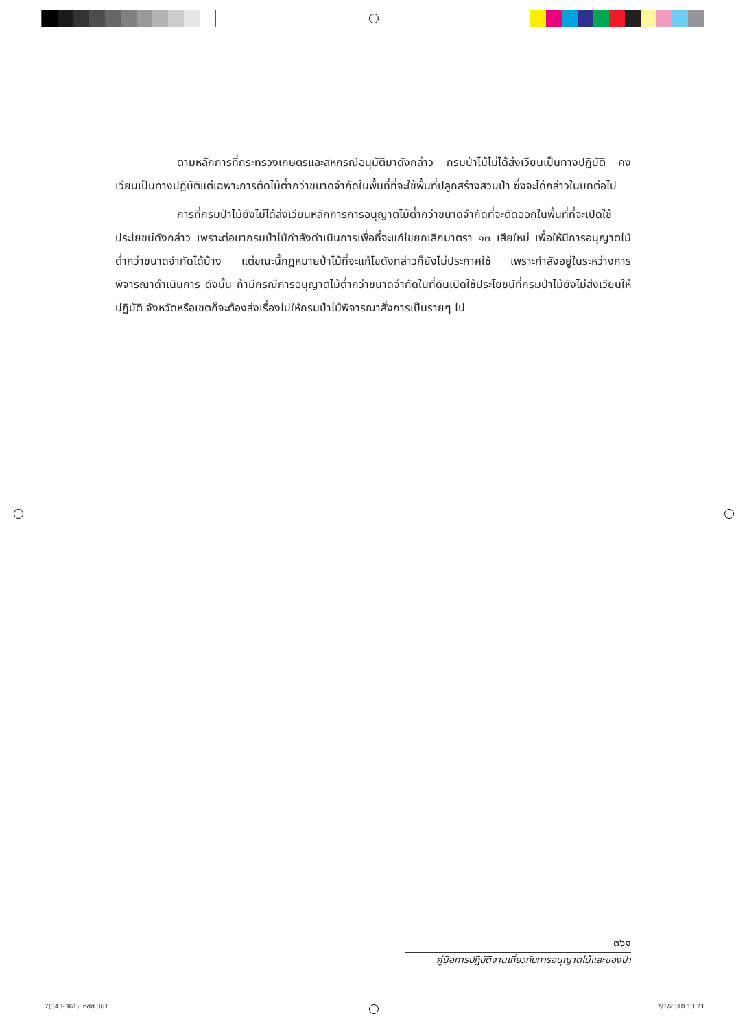ตามหลักการที่กระทรวงเกษตรและสหกรณ์อนุมัติมาดังกล่าว กรมป่าไม้ไม่ได้ส่งเวียนเป็นทางปฏิบัติ คงเวียนเป็นทางปฏิบัติแต่เฉพาะการตัดไม้ต่ำกว่าขนาดจำกัดในพื้นที่ที่จะใช้พื้นที่ปลูกสร้างสวนป่า ซึ่งจะได้กล่าวในบทต่อไป
การที่กรมป่าไม้ยังไม่ได้ส่งเวียนหลักการการอนุญาตไม้ต่ำกว่าขนาดจำกัดที่จะตัดออกในพื้นที่ที่จะเปิดใช้ประโยชน์ดังกล่าว เพราะต่อมากรมป่าไม้กำลังดำเนินการเพื่อที่จะแก้ไขยกเลิกมาตรา ๑๓ เสียใหม่ เพื่อให้มีการอนุญาตไม้ต่ำกว่าขนาดจำกัดได้บ้าง แต่ขณะนี้กฎหมายป่าไม้ที่จะแก้ไขดังกล่าวก็ยังไม่ประกาศใช้ เพราะกำลังอยู่ในระหว่างการพิจารณาดำเนินการ ดังนั้น ถ้ามีกรณีการอนุญาตไม้ต่ำกว่าขนาดจำกัดในที่ดินเปิดใช้ประโยชน์ที่กรมป่าไม้ยังไม่ส่งเวียนให้ปฏิบัติ จังหวัดหรือเขตก็จะต้องส่งเรื่องไปให้กรมป่าไม้พิจารณาสั่งการเป็นรายๆ ไป
๓๖๑
คู่มือการปฏิบัติงานเกี่ยวกับการอนุญาตไม้และของป่า
7(343-361).indd 361 7/1/2010 13:21